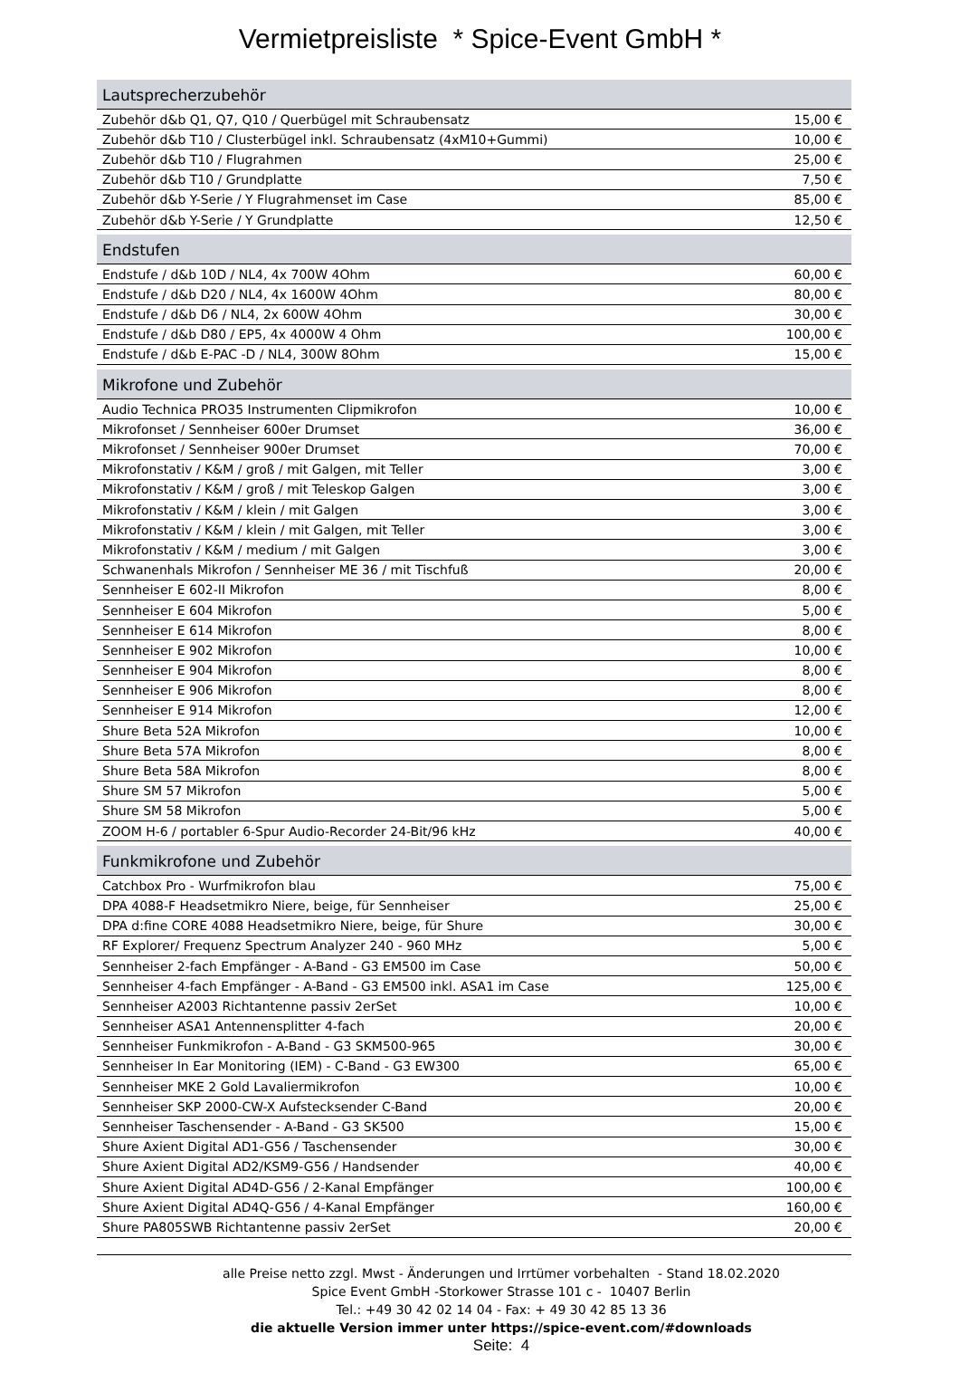Vermietpreisliste * Spice-Event GmbH *
| Lautsprecherzubehör | |
| --- | --- |
| Zubehör d&b Q1, Q7, Q10 / Querbügel mit Schraubensatz | 15,00 € |
| Zubehör d&b T10 / Clusterbügel inkl. Schraubensatz (4xM10+Gummi) | 10,00 € |
| Zubehör d&b T10 / Flugrahmen | 25,00 € |
| Zubehör d&b T10 / Grundplatte | 7,50 € |
| Zubehör d&b Y-Serie / Y Flugrahmenset im Case | 85,00 € |
| Zubehör d&b Y-Serie / Y Grundplatte | 12,50 € |
| Endstufen | |
| Endstufe / d&b 10D / NL4, 4x 700W 4Ohm | 60,00 € |
| Endstufe / d&b D20 / NL4, 4x 1600W 4Ohm | 80,00 € |
| Endstufe / d&b D6 / NL4, 2x 600W 4Ohm | 30,00 € |
| Endstufe / d&b D80 / EP5, 4x 4000W 4 Ohm | 100,00 € |
| Endstufe / d&b E-PAC -D / NL4, 300W 8Ohm | 15,00 € |
| Mikrofone und Zubehör | |
| Audio Technica PRO35 Instrumenten Clipmikrofon | 10,00 € |
| Mikrofonset / Sennheiser 600er Drumset | 36,00 € |
| Mikrofonset / Sennheiser 900er Drumset | 70,00 € |
| Mikrofonstativ / K&M / groß / mit Galgen, mit Teller | 3,00 € |
| Mikrofonstativ / K&M / groß / mit Teleskop Galgen | 3,00 € |
| Mikrofonstativ / K&M / klein / mit Galgen | 3,00 € |
| Mikrofonstativ / K&M / klein / mit Galgen, mit Teller | 3,00 € |
| Mikrofonstativ / K&M / medium / mit Galgen | 3,00 € |
| Schwanenhals Mikrofon / Sennheiser ME 36 / mit Tischfuß | 20,00 € |
| Sennheiser E 602-II Mikrofon | 8,00 € |
| Sennheiser E 604 Mikrofon | 5,00 € |
| Sennheiser E 614 Mikrofon | 8,00 € |
| Sennheiser E 902 Mikrofon | 10,00 € |
| Sennheiser E 904 Mikrofon | 8,00 € |
| Sennheiser E 906 Mikrofon | 8,00 € |
| Sennheiser E 914 Mikrofon | 12,00 € |
| Shure Beta 52A Mikrofon | 10,00 € |
| Shure Beta 57A Mikrofon | 8,00 € |
| Shure Beta 58A Mikrofon | 8,00 € |
| Shure SM 57 Mikrofon | 5,00 € |
| Shure SM 58 Mikrofon | 5,00 € |
| ZOOM H-6 / portabler 6-Spur Audio-Recorder 24-Bit/96 kHz | 40,00 € |
| Funkmikrofone und Zubehör | |
| Catchbox Pro - Wurfmikrofon blau | 75,00 € |
| DPA 4088-F Headsetmikro Niere, beige, für Sennheiser | 25,00 € |
| DPA d:fine CORE 4088 Headsetmikro Niere, beige, für Shure | 30,00 € |
| RF Explorer/ Frequenz Spectrum Analyzer 240 - 960 MHz | 5,00 € |
| Sennheiser 2-fach Empfänger - A-Band - G3 EM500 im Case | 50,00 € |
| Sennheiser 4-fach Empfänger - A-Band - G3 EM500 inkl. ASA1 im Case | 125,00 € |
| Sennheiser A2003 Richtantenne passiv 2erSet | 10,00 € |
| Sennheiser ASA1 Antennensplitter 4-fach | 20,00 € |
| Sennheiser Funkmikrofon - A-Band - G3 SKM500-965 | 30,00 € |
| Sennheiser In Ear Monitoring (IEM) - C-Band - G3 EW300 | 65,00 € |
| Sennheiser MKE 2 Gold Lavaliermikrofon | 10,00 € |
| Sennheiser SKP 2000-CW-X Aufstecksender C-Band | 20,00 € |
| Sennheiser Taschensender - A-Band - G3 SK500 | 15,00 € |
| Shure Axient Digital AD1-G56 / Taschensender | 30,00 € |
| Shure Axient Digital AD2/KSM9-G56 / Handsender | 40,00 € |
| Shure Axient Digital AD4D-G56 / 2-Kanal Empfänger | 100,00 € |
| Shure Axient Digital AD4Q-G56 / 4-Kanal Empfänger | 160,00 € |
| Shure PA805SWB Richtantenne passiv 2erSet | 20,00 € |
alle Preise netto zzgl. Mwst - Änderungen und Irrtümer vorbehalten - Stand 18.02.2020
Spice Event GmbH -Storkower Strasse 101 c - 10407 Berlin
Tel.: +49 30 42 02 14 04 - Fax: + 49 30 42 85 13 36
die aktuelle Version immer unter https://spice-event.com/#downloads
Seite: 4